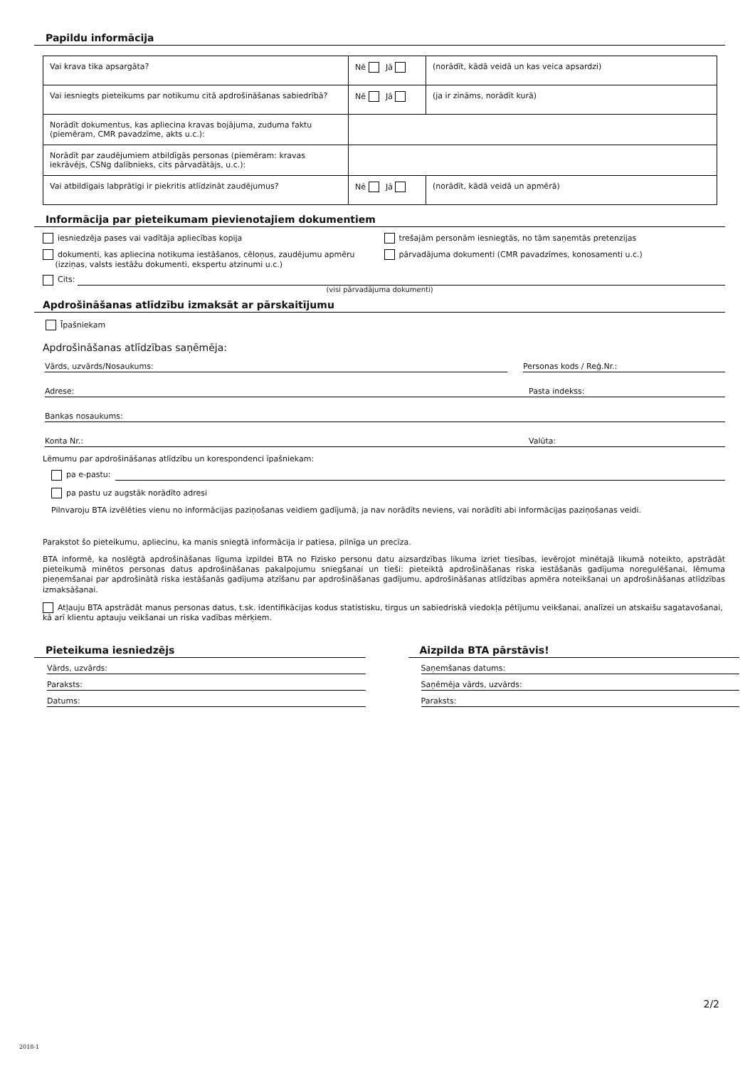Papildu informācija
| Vai krava tika apsargāta? | Nē Jā | (norādīt, kādā veidā un kas veica apsardzi) |
| Vai iesniegts pieteikums par notikumu citā apdrošināšanas sabiedrībā? | Nē Jā | (ja ir zināms, norādīt kurā) |
| Norādīt dokumentus, kas apliecina kravas bojājuma, zuduma faktu (piemēram, CMR pavadzīme, akts u.c.): | | |
| Norādīt par zaudējumiem atbildīgās personas (piemēram: kravas iekrāvējs, CSNg dalībnieks, cits pārvadātājs, u.c.): | | |
| Vai atbildīgais labprātīgi ir piekritis atlīdzināt zaudējumus? | Nē Jā | (norādīt, kādā veidā un apmērā) |
Informācija par pieteikumam pievienotajiem dokumentiem
iesniedzēja pases vai vadītāja apliecības kopija
dokumenti, kas apliecina notikuma iestāšanos, cēloņus, zaudējumu apmēru
(izziņas, valsts iestāžu dokumenti, ekspertu atzinumi u.c.)
trešajām personām iesniegtās, no tām saņemtās pretenzijas
pārvadājuma dokumenti (CMR pavadzīmes, konosamenti u.c.)
Cits:
(visi pārvadājuma dokumenti)
Apdrošināšanas atlīdzību izmaksāt ar pārskaitījumu
Īpašniekam
Apdrošināšanas atlīdzības saņēmēja:
Vārds, uzvārds/Nosaukums: Personas kods / Reģ.Nr.:
Adrese: Pasta indekss:
Bankas nosaukums:
Konta Nr.: Valūta:
Lēmumu par apdrošināšanas atlīdzību un korespondenci īpašniekam:
pa e-pastu:
pa pastu uz augstāk norādīto adresi
Pilnvaroju BTA izvēlēties vienu no informācijas paziņošanas veidiem gadījumā, ja nav norādīts neviens, vai norādīti abi informācijas paziņošanas veidi.
Parakstot šo pieteikumu, apliecinu, ka manis sniegtā informācija ir patiesa, pilnīga un precīza.
BTA informē, ka noslēgtā apdrošināšanas līguma izpildei BTA no Fizisko personu datu aizsardzības likuma izriet tiesības, ievērojot minētajā likumā noteikto, apstrādāt pieteikumā minētos personas datus apdrošināšanas pakalpojumu sniegšanai un tieši: pieteiktā apdrošināšanas riska iestāšanās gadījuma noregulēšanai, lēmuma pieņemšanai par apdrošinātā riska iestāšanās gadījuma atzīšanu par apdrošināšanas gadījumu, apdrošināšanas atlīdzības apmēra noteikšanai un apdrošināšanas atlīdzības izmaksāšanai.
Atļauju BTA apstrādāt manus personas datus, t.sk. identifikācijas kodus statistisku, tirgus un sabiedriskā viedokļa pētījumu veikšanai, analīzei un atskaišu sagatavošanai, kā arī klientu aptauju veikšanai un riska vadības mērķiem.
Pieteikuma iesniedzējs
Vārds, uzvārds:
Paraksts:
Datums:
Aizpilda BTA pārstāvis!
Saņemšanas datums:
Saņēmēja vārds, uzvārds:
Paraksts:
2/2
2018-1